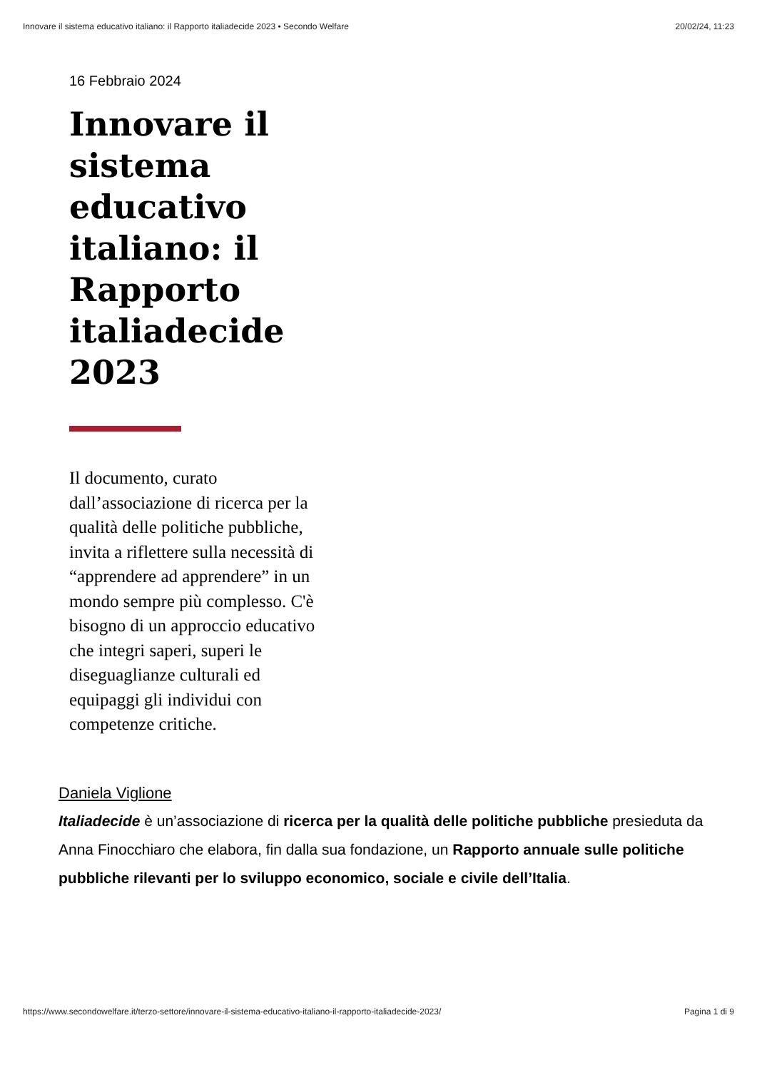Innovare il sistema educativo italiano: il Rapporto italiadecide 2023 • Secondo Welfare 20/02/24, 11:23
16 Febbraio 2024
Innovare il sistema educativo italiano: il Rapporto italiadecide 2023
Il documento, curato dall’associazione di ricerca per la qualità delle politiche pubbliche, invita a riflettere sulla necessità di “apprendere ad apprendere” in un mondo sempre più complesso. C'è bisogno di un approccio educativo che integri saperi, superi le diseguaglianze culturali ed equipaggi gli individui con competenze critiche.
Daniela Viglione
Italiadecide è un’associazione di ricerca per la qualità delle politiche pubbliche presieduta da Anna Finocchiaro che elabora, fin dalla sua fondazione, un Rapporto annuale sulle politiche pubbliche rilevanti per lo sviluppo economico, sociale e civile dell’Italia.
https://www.secondowelfare.it/terzo-settore/innovare-il-sistema-educativo-italiano-il-rapporto-italiadecide-2023/ Pagina 1 di 9